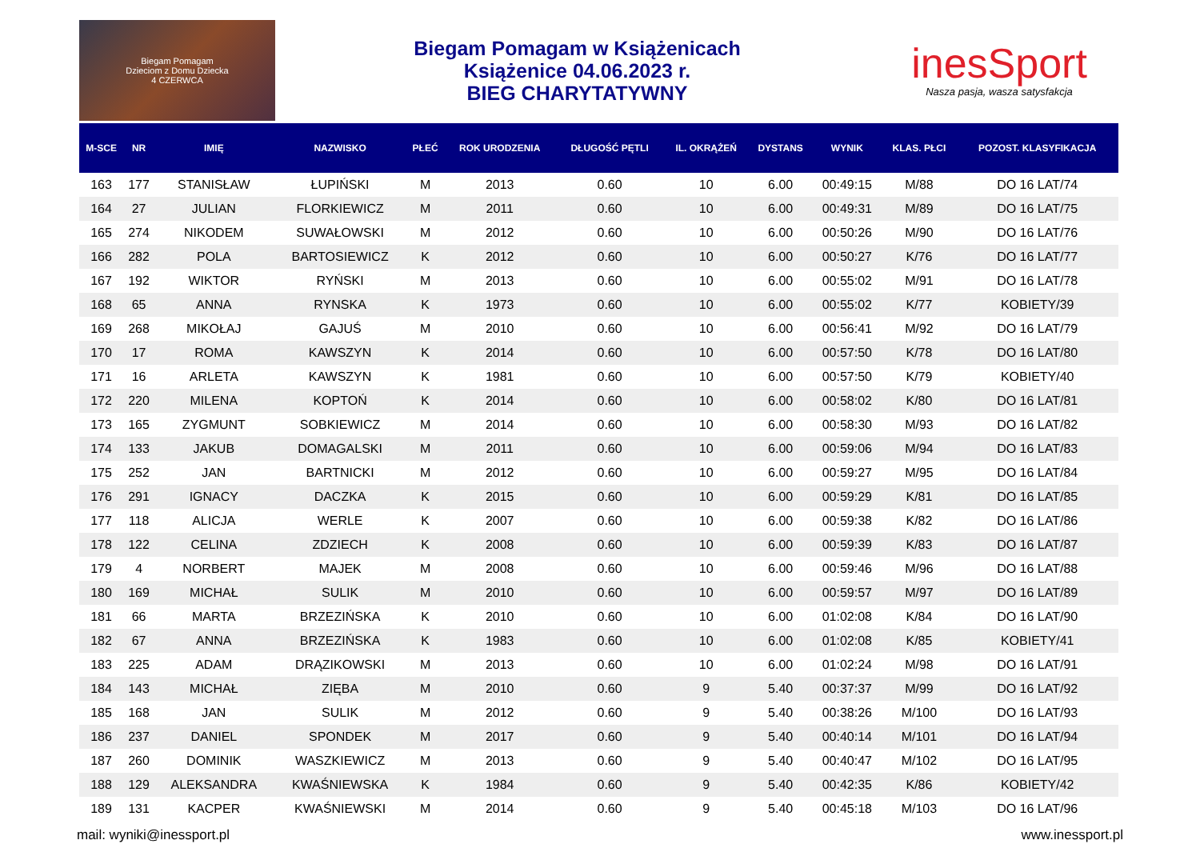Biegam Pomagam
Dzieciom z Domu Dziecka
4 CZERWCA
Biegam Pomagam w Książenicach
Książenice 04.06.2023 r.
BIEG CHARYTATYWNY
inesSport
Nasza pasja, wasza satysfakcja
| M-SCE | NR | IMIĘ | NAZWISKO | PŁEĆ | ROK URODZENIA | DŁUGOŚĆ PĘTLI | IL. OKRĄŻEŃ | DYSTANS | WYNIK | KLAS. PŁCI | POZOST. KLASYFIKACJA |
| --- | --- | --- | --- | --- | --- | --- | --- | --- | --- | --- | --- |
| 163 | 177 | STANISŁAW | ŁUPIŃSKI | M | 2013 | 0.60 | 10 | 6.00 | 00:49:15 | M/88 | DO 16 LAT/74 |
| 164 | 27 | JULIAN | FLORKIEWICZ | M | 2011 | 0.60 | 10 | 6.00 | 00:49:31 | M/89 | DO 16 LAT/75 |
| 165 | 274 | NIKODEM | SUWAŁOWSKI | M | 2012 | 0.60 | 10 | 6.00 | 00:50:26 | M/90 | DO 16 LAT/76 |
| 166 | 282 | POLA | BARTOSIEWICZ | K | 2012 | 0.60 | 10 | 6.00 | 00:50:27 | K/76 | DO 16 LAT/77 |
| 167 | 192 | WIKTOR | RYŃSKI | M | 2013 | 0.60 | 10 | 6.00 | 00:55:02 | M/91 | DO 16 LAT/78 |
| 168 | 65 | ANNA | RYNSKA | K | 1973 | 0.60 | 10 | 6.00 | 00:55:02 | K/77 | KOBIETY/39 |
| 169 | 268 | MIKOŁAJ | GAJUŚ | M | 2010 | 0.60 | 10 | 6.00 | 00:56:41 | M/92 | DO 16 LAT/79 |
| 170 | 17 | ROMA | KAWSZYN | K | 2014 | 0.60 | 10 | 6.00 | 00:57:50 | K/78 | DO 16 LAT/80 |
| 171 | 16 | ARLETA | KAWSZYN | K | 1981 | 0.60 | 10 | 6.00 | 00:57:50 | K/79 | KOBIETY/40 |
| 172 | 220 | MILENA | KOPTOŃ | K | 2014 | 0.60 | 10 | 6.00 | 00:58:02 | K/80 | DO 16 LAT/81 |
| 173 | 165 | ZYGMUNT | SOBKIEWICZ | M | 2014 | 0.60 | 10 | 6.00 | 00:58:30 | M/93 | DO 16 LAT/82 |
| 174 | 133 | JAKUB | DOMAGALSKI | M | 2011 | 0.60 | 10 | 6.00 | 00:59:06 | M/94 | DO 16 LAT/83 |
| 175 | 252 | JAN | BARTNICKI | M | 2012 | 0.60 | 10 | 6.00 | 00:59:27 | M/95 | DO 16 LAT/84 |
| 176 | 291 | IGNACY | DACZKA | K | 2015 | 0.60 | 10 | 6.00 | 00:59:29 | K/81 | DO 16 LAT/85 |
| 177 | 118 | ALICJA | WERLE | K | 2007 | 0.60 | 10 | 6.00 | 00:59:38 | K/82 | DO 16 LAT/86 |
| 178 | 122 | CELINA | ZDZIECH | K | 2008 | 0.60 | 10 | 6.00 | 00:59:39 | K/83 | DO 16 LAT/87 |
| 179 | 4 | NORBERT | MAJEK | M | 2008 | 0.60 | 10 | 6.00 | 00:59:46 | M/96 | DO 16 LAT/88 |
| 180 | 169 | MICHAŁ | SULIK | M | 2010 | 0.60 | 10 | 6.00 | 00:59:57 | M/97 | DO 16 LAT/89 |
| 181 | 66 | MARTA | BRZEZIŃSKA | K | 2010 | 0.60 | 10 | 6.00 | 01:02:08 | K/84 | DO 16 LAT/90 |
| 182 | 67 | ANNA | BRZEZIŃSKA | K | 1983 | 0.60 | 10 | 6.00 | 01:02:08 | K/85 | KOBIETY/41 |
| 183 | 225 | ADAM | DRĄZIKOWSKI | M | 2013 | 0.60 | 10 | 6.00 | 01:02:24 | M/98 | DO 16 LAT/91 |
| 184 | 143 | MICHAŁ | ZIĘBA | M | 2010 | 0.60 | 9 | 5.40 | 00:37:37 | M/99 | DO 16 LAT/92 |
| 185 | 168 | JAN | SULIK | M | 2012 | 0.60 | 9 | 5.40 | 00:38:26 | M/100 | DO 16 LAT/93 |
| 186 | 237 | DANIEL | SPONDEK | M | 2017 | 0.60 | 9 | 5.40 | 00:40:14 | M/101 | DO 16 LAT/94 |
| 187 | 260 | DOMINIK | WASZKIEWICZ | M | 2013 | 0.60 | 9 | 5.40 | 00:40:47 | M/102 | DO 16 LAT/95 |
| 188 | 129 | ALEKSANDRA | KWAŚNIEWSKA | K | 1984 | 0.60 | 9 | 5.40 | 00:42:35 | K/86 | KOBIETY/42 |
| 189 | 131 | KACPER | KWAŚNIEWSKI | M | 2014 | 0.60 | 9 | 5.40 | 00:45:18 | M/103 | DO 16 LAT/96 |
mail: wyniki@inessport.pl www.inessport.pl